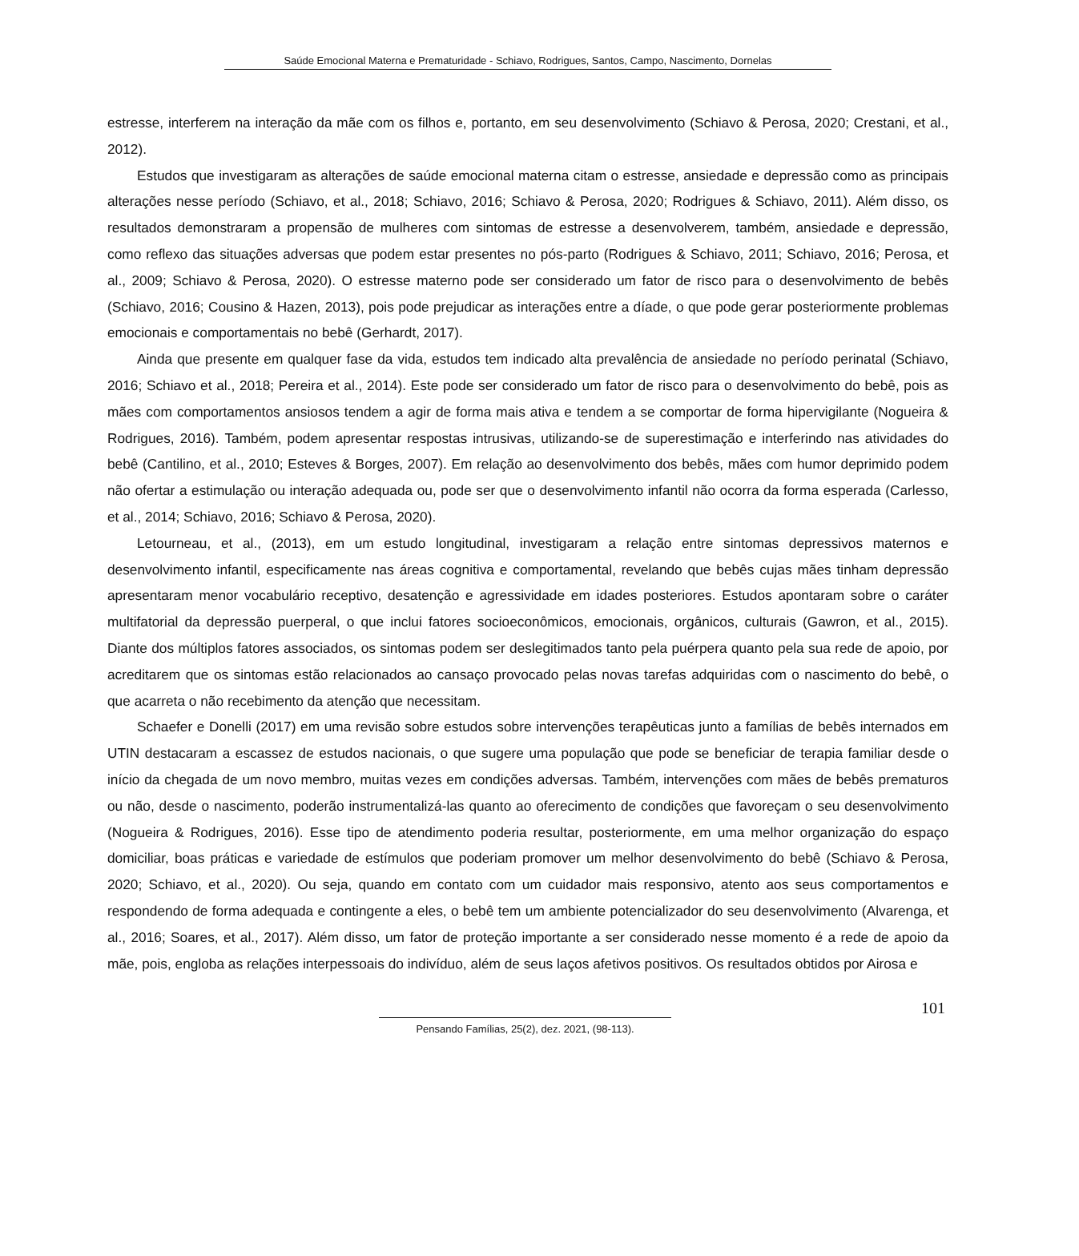Saúde Emocional Materna e Prematuridade - Schiavo, Rodrigues, Santos, Campo, Nascimento, Dornelas
estresse, interferem na interação da mãe com os filhos e, portanto, em seu desenvolvimento (Schiavo & Perosa, 2020; Crestani, et al., 2012).
Estudos que investigaram as alterações de saúde emocional materna citam o estresse, ansiedade e depressão como as principais alterações nesse período (Schiavo, et al., 2018; Schiavo, 2016; Schiavo & Perosa, 2020; Rodrigues & Schiavo, 2011). Além disso, os resultados demonstraram a propensão de mulheres com sintomas de estresse a desenvolverem, também, ansiedade e depressão, como reflexo das situações adversas que podem estar presentes no pós-parto (Rodrigues & Schiavo, 2011; Schiavo, 2016; Perosa, et al., 2009; Schiavo & Perosa, 2020). O estresse materno pode ser considerado um fator de risco para o desenvolvimento de bebês (Schiavo, 2016; Cousino & Hazen, 2013), pois pode prejudicar as interações entre a díade, o que pode gerar posteriormente problemas emocionais e comportamentais no bebê (Gerhardt, 2017).
Ainda que presente em qualquer fase da vida, estudos tem indicado alta prevalência de ansiedade no período perinatal (Schiavo, 2016; Schiavo et al., 2018; Pereira et al., 2014). Este pode ser considerado um fator de risco para o desenvolvimento do bebê, pois as mães com comportamentos ansiosos tendem a agir de forma mais ativa e tendem a se comportar de forma hipervigilante (Nogueira & Rodrigues, 2016). Também, podem apresentar respostas intrusivas, utilizando-se de superestimação e interferindo nas atividades do bebê (Cantilino, et al., 2010; Esteves & Borges, 2007). Em relação ao desenvolvimento dos bebês, mães com humor deprimido podem não ofertar a estimulação ou interação adequada ou, pode ser que o desenvolvimento infantil não ocorra da forma esperada (Carlesso, et al., 2014; Schiavo, 2016; Schiavo & Perosa, 2020).
Letourneau, et al., (2013), em um estudo longitudinal, investigaram a relação entre sintomas depressivos maternos e desenvolvimento infantil, especificamente nas áreas cognitiva e comportamental, revelando que bebês cujas mães tinham depressão apresentaram menor vocabulário receptivo, desatenção e agressividade em idades posteriores. Estudos apontaram sobre o caráter multifatorial da depressão puerperal, o que inclui fatores socioeconômicos, emocionais, orgânicos, culturais (Gawron, et al., 2015). Diante dos múltiplos fatores associados, os sintomas podem ser deslegitimados tanto pela puérpera quanto pela sua rede de apoio, por acreditarem que os sintomas estão relacionados ao cansaço provocado pelas novas tarefas adquiridas com o nascimento do bebê, o que acarreta o não recebimento da atenção que necessitam.
Schaefer e Donelli (2017) em uma revisão sobre estudos sobre intervenções terapêuticas junto a famílias de bebês internados em UTIN destacaram a escassez de estudos nacionais, o que sugere uma população que pode se beneficiar de terapia familiar desde o início da chegada de um novo membro, muitas vezes em condições adversas. Também, intervenções com mães de bebês prematuros ou não, desde o nascimento, poderão instrumentalizá-las quanto ao oferecimento de condições que favoreçam o seu desenvolvimento (Nogueira & Rodrigues, 2016). Esse tipo de atendimento poderia resultar, posteriormente, em uma melhor organização do espaço domiciliar, boas práticas e variedade de estímulos que poderiam promover um melhor desenvolvimento do bebê (Schiavo & Perosa, 2020; Schiavo, et al., 2020). Ou seja, quando em contato com um cuidador mais responsivo, atento aos seus comportamentos e respondendo de forma adequada e contingente a eles, o bebê tem um ambiente potencializador do seu desenvolvimento (Alvarenga, et al., 2016; Soares, et al., 2017). Além disso, um fator de proteção importante a ser considerado nesse momento é a rede de apoio da mãe, pois, engloba as relações interpessoais do indivíduo, além de seus laços afetivos positivos. Os resultados obtidos por Airosa e
101
Pensando Famílias, 25(2), dez. 2021, (98-113).